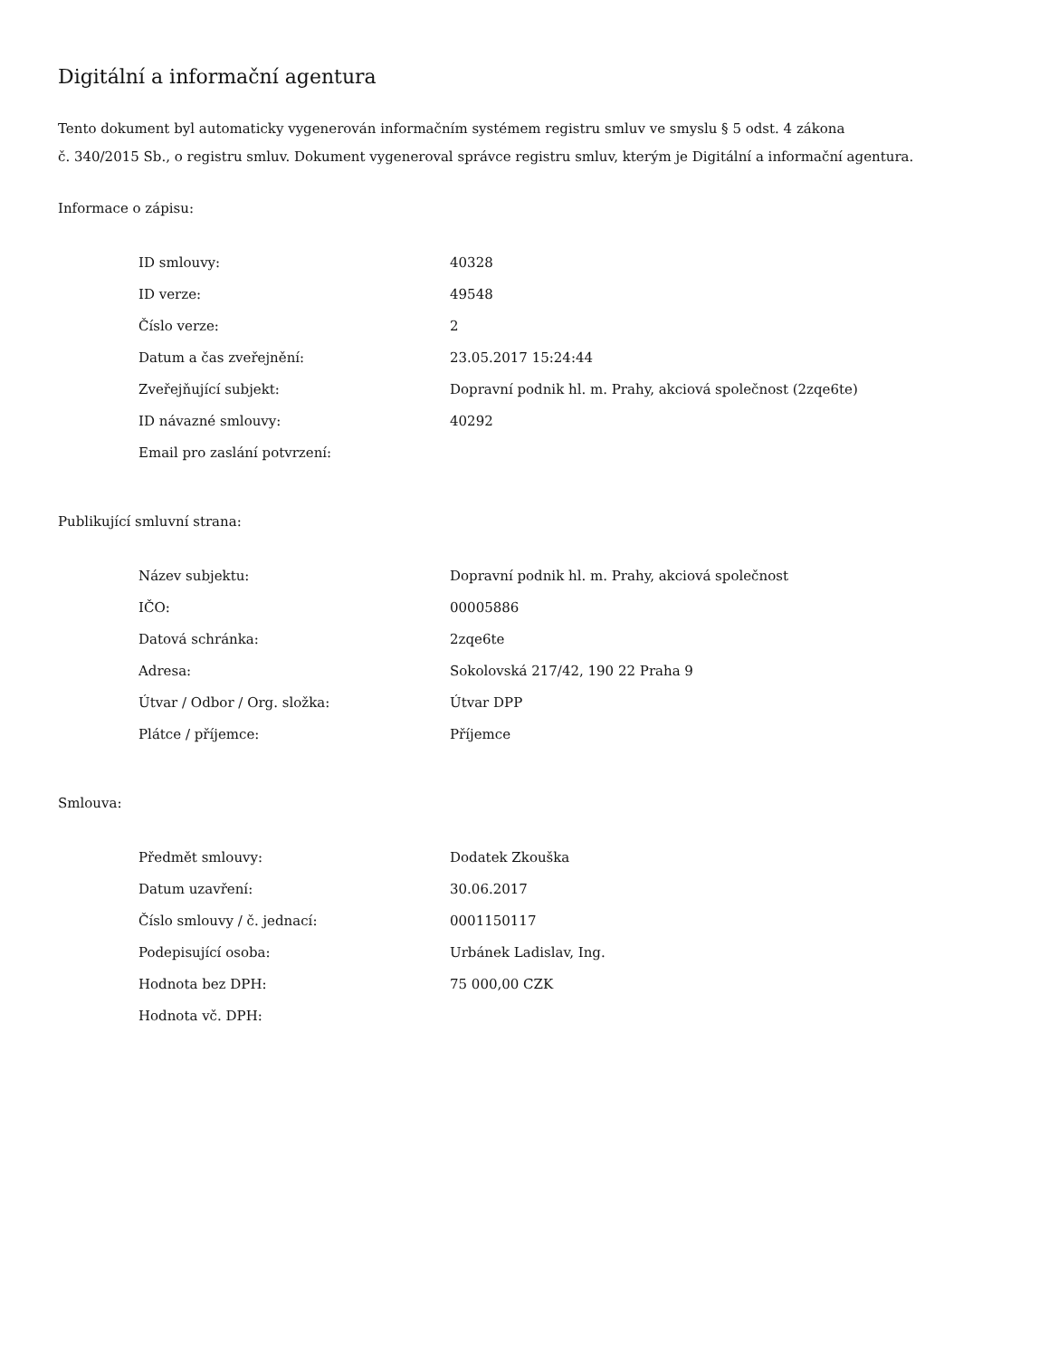Digitální a informační agentura
Tento dokument byl automaticky vygenerován informačním systémem registru smluv ve smyslu § 5 odst. 4 zákona
č. 340/2015 Sb., o registru smluv. Dokument vygeneroval správce registru smluv, kterým je Digitální a informační agentura.
Informace o zápisu:
| ID smlouvy: | 40328 |
| ID verze: | 49548 |
| Číslo verze: | 2 |
| Datum a čas zveřejnění: | 23.05.2017 15:24:44 |
| Zveřejňující subjekt: | Dopravní podnik hl. m. Prahy, akciová společnost (2zqe6te) |
| ID návazné smlouvy: | 40292 |
| Email pro zaslání potvrzení: | |
Publikující smluvní strana:
| Název subjektu: | Dopravní podnik hl. m. Prahy, akciová společnost |
| IČO: | 00005886 |
| Datová schránka: | 2zqe6te |
| Adresa: | Sokolovská 217/42, 190 22 Praha 9 |
| Útvar / Odbor / Org. složka: | Útvar DPP |
| Plátce / příjemce: | Příjemce |
Smlouva:
| Předmět smlouvy: | Dodatek Zkouška |
| Datum uzavření: | 30.06.2017 |
| Číslo smlouvy / č. jednací: | 0001150117 |
| Podepisující osoba: | Urbánek Ladislav, Ing. |
| Hodnota bez DPH: | 75 000,00 CZK |
| Hodnota vč. DPH: | |